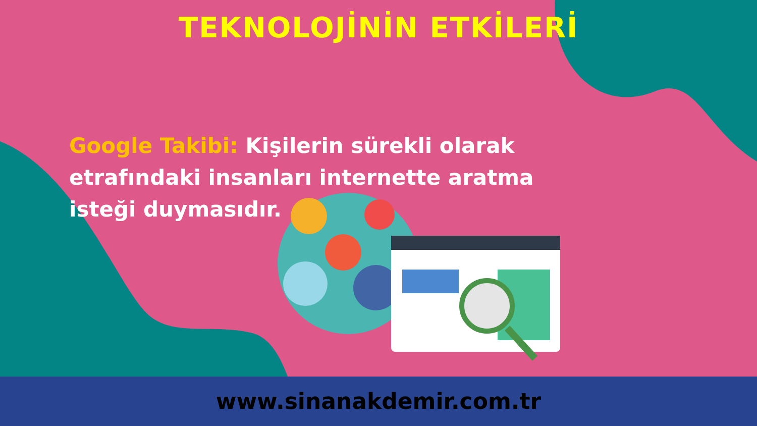TEKNOLOJİNİN ETKİLERİ
Google Takibi: Kişilerin sürekli olarak etrafındaki insanları internette aratma isteği duymasıdır.
www.sinanakdemir.com.tr